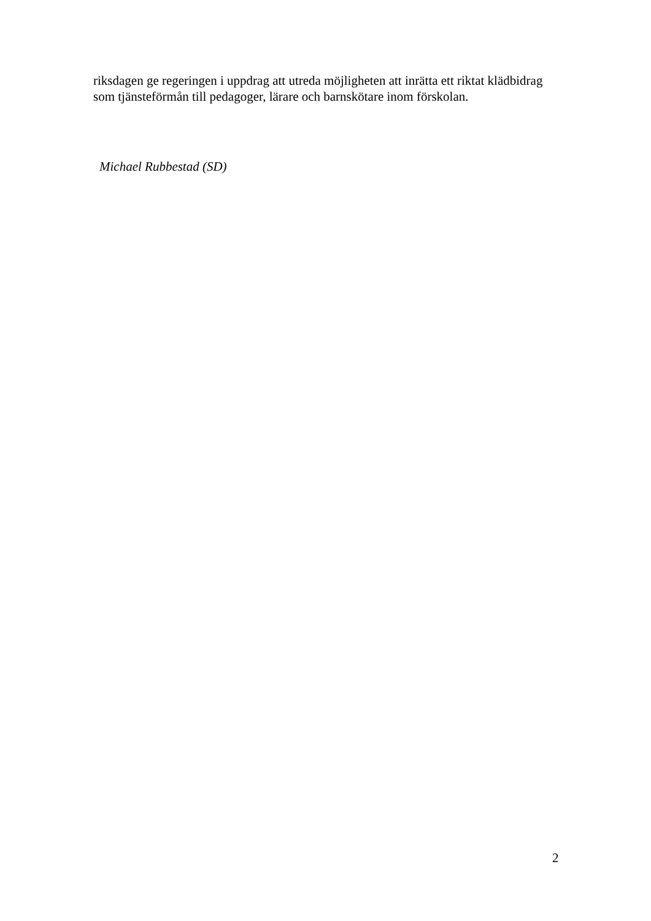riksdagen ge regeringen i uppdrag att utreda möjligheten att inrätta ett riktat klädbidrag som tjänsteförmån till pedagoger, lärare och barnskötare inom förskolan.
Michael Rubbestad (SD)
2